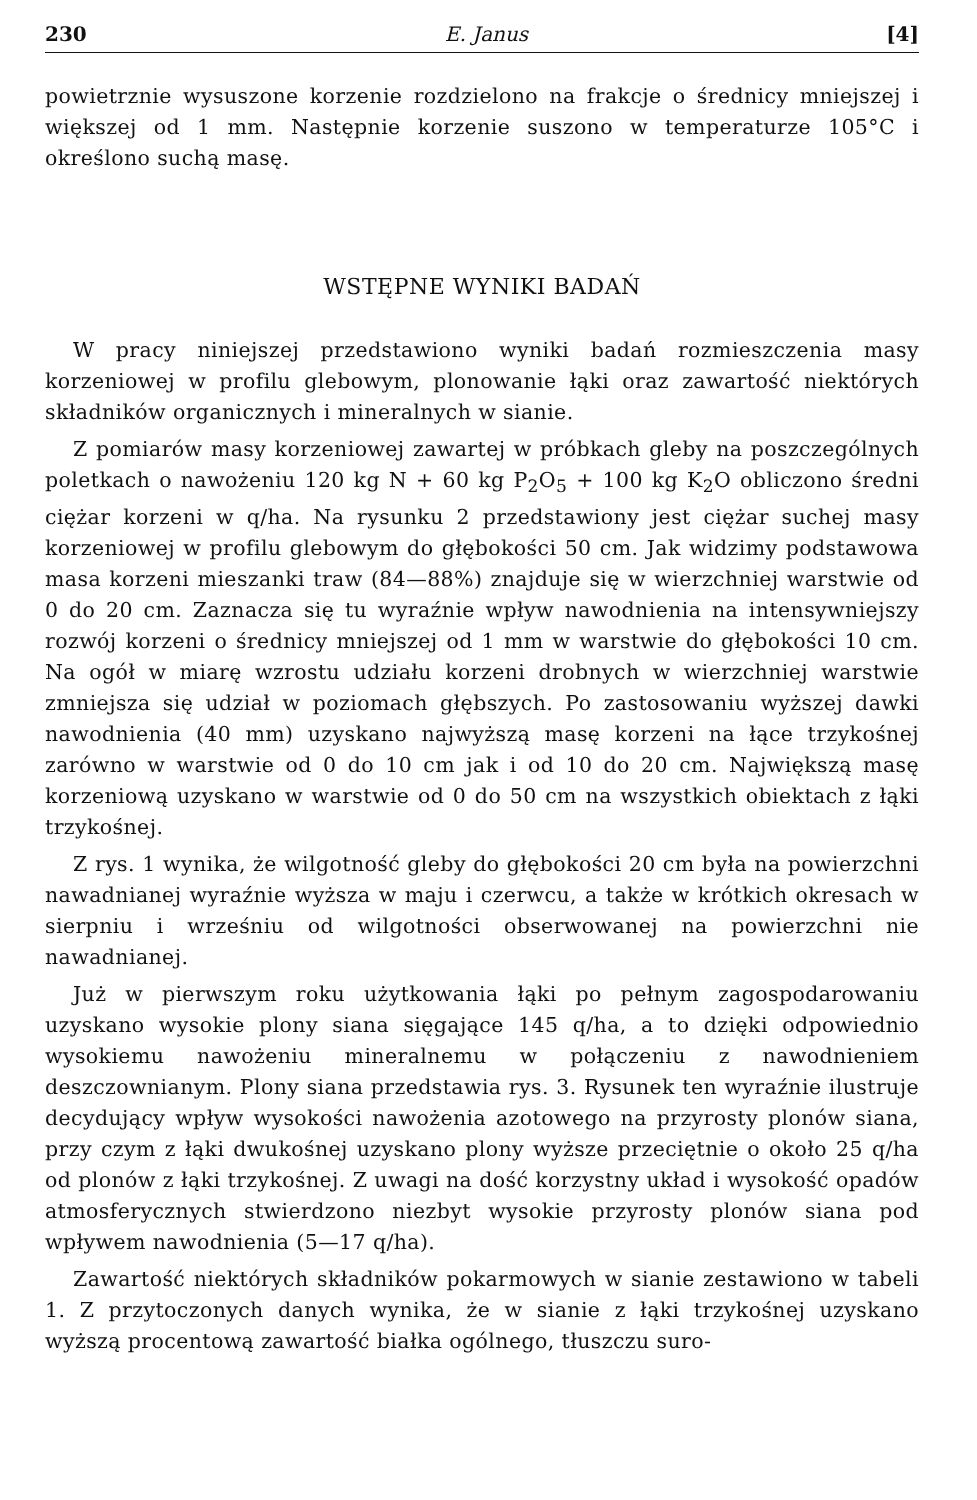230 E. Janus [4]
powietrznie wysuszone korzenie rozdzielono na frakcje o średnicy mniejszej i większej od 1 mm. Następnie korzenie suszono w temperaturze 105°C i określono suchą masę.
WSTĘPNE WYNIKI BADAŃ
W pracy niniejszej przedstawiono wyniki badań rozmieszczenia masy korzeniowej w profilu glebowym, plonowanie łąki oraz zawartość niektórych składników organicznych i mineralnych w sianie.
Z pomiarów masy korzeniowej zawartej w próbkach gleby na poszczególnych poletkach o nawożeniu 120 kg N + 60 kg P<sub>2</sub>O<sub>5</sub> + 100 kg K<sub>2</sub>O obliczono średni ciężar korzeni w q/ha. Na rysunku 2 przedstawiony jest ciężar suchej masy korzeniowej w profilu glebowym do głębokości 50 cm. Jak widzimy podstawowa masa korzeni mieszanki traw (84—88%) znajduje się w wierzchniej warstwie od 0 do 20 cm. Zaznacza się tu wyraźnie wpływ nawodnienia na intensywniejszy rozwój korzeni o średnicy mniejszej od 1 mm w warstwie do głębokości 10 cm. Na ogół w miarę wzrostu udziału korzeni drobnych w wierzchniej warstwie zmniejsza się udział w poziomach głębszych. Po zastosowaniu wyższej dawki nawodnienia (40 mm) uzyskano najwyższą masę korzeni na łące trzykośnej zarówno w warstwie od 0 do 10 cm jak i od 10 do 20 cm. Największą masę korzeniową uzyskano w warstwie od 0 do 50 cm na wszystkich obiektach z łąki trzykośnej.
Z rys. 1 wynika, że wilgotność gleby do głębokości 20 cm była na powierzchni nawadnianej wyraźnie wyższa w maju i czerwcu, a także w krótkich okresach w sierpniu i wrześniu od wilgotności obserwowanej na powierzchni nie nawadnianej.
Już w pierwszym roku użytkowania łąki po pełnym zagospodarowaniu uzyskano wysokie plony siana sięgające 145 q/ha, a to dzięki odpowiednio wysokiemu nawożeniu mineralnemu w połączeniu z nawodnieniem deszczownianym. Plony siana przedstawia rys. 3. Rysunek ten wyraźnie ilustruje decydujący wpływ wysokości nawożenia azotowego na przyrosty plonów siana, przy czym z łąki dwukośnej uzyskano plony wyższe przeciętnie o około 25 q/ha od plonów z łąki trzykośnej. Z uwagi na dość korzystny układ i wysokość opadów atmosferycznych stwierdzono niezbyt wysokie przyrosty plonów siana pod wpływem nawodnienia (5—17 q/ha).
Zawartość niektórych składników pokarmowych w sianie zestawiono w tabeli 1. Z przytoczonych danych wynika, że w sianie z łąki trzykośnej uzyskano wyższą procentową zawartość białka ogólnego, tłuszczu suro-